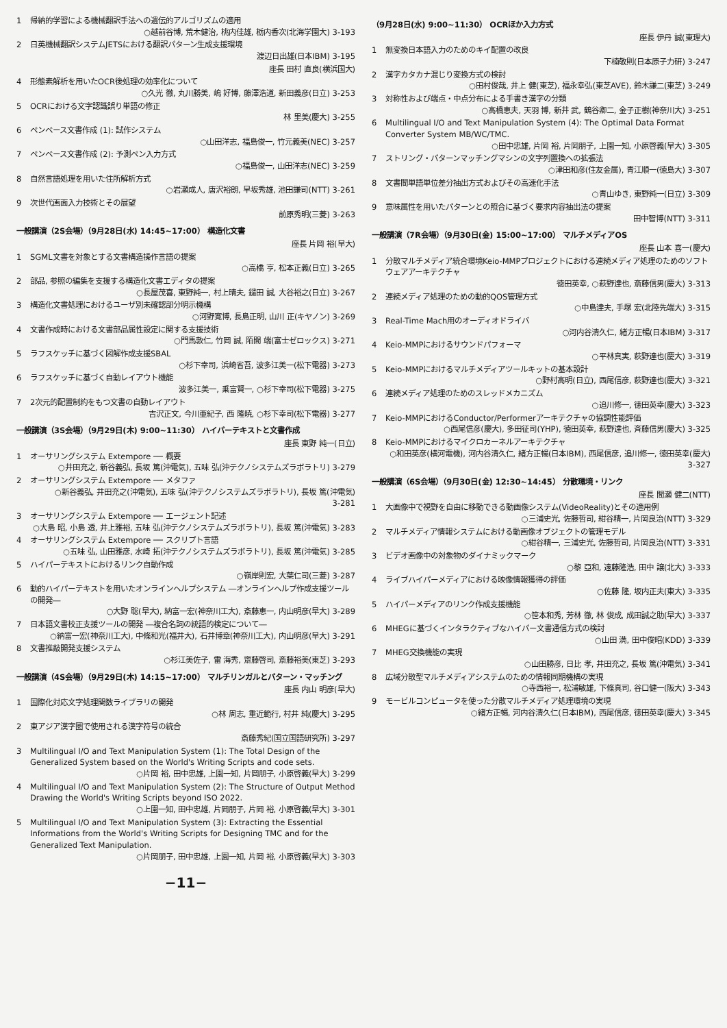1 帰納的学習による機械翻訳手法への遺伝的アルゴリズムの適用
○越前谷博, 荒木健治, 桃内佳雄, 栃内香次(北海学園大) 3-193
2 日英機械翻訳システムJETSにおける翻訳パターン生成支援環境
渡辺日出雄(日本IBM) 3-195
座長 田村 直良(横浜国大)
4 形態素解析を用いたOCR後処理の効率化について
○久光 徹, 丸川勝美, 嶋 好博, 藤澤浩道, 新田義彦(日立) 3-253
5 OCRにおける文字認識誤り単語の修正
林 里美(慶大) 3-255
6 ペンベース文書作成 (1): 試作システム
○山田洋志, 福島俊一, 竹元義美(NEC) 3-257
7 ペンベース文書作成 (2): 予測ペン入力方式
○福島俊一, 山田洋志(NEC) 3-259
8 自然言語処理を用いた住所解析方式
○岩瀬成人, 唐沢裕朗, 早坂秀雄, 池田謙司(NTT) 3-261
9 次世代画面入力技術とその展望
前原秀明(三菱) 3-263
一般講演（2S会場）（9月28日(水) 14:45~17:00） 構造化文書
座長 片岡 裕(早大)
1 SGML文書を対象とする文書構造操作言語の提案
○高橋 亨, 松本正義(日立) 3-265
2 部品, 参照の編集を支援する構造化文書エディタの提案
○長屋茂喜, 東野純一, 村上晴夫, 鑓田 誠, 大谷裕之(日立) 3-267
3 構造化文書処理におけるユーザ別未確認部分明示機構
○河野寛博, 長島正明, 山川 正(キヤノン) 3-269
4 文書作成時における文書部品属性設定に関する支援技術
○門馬敦仁, 竹岡 誠, 陌間 端(富士ゼロックス) 3-271
5 ラフスケッチに基づく図解作成支援SBAL
○杉下幸司, 浜崎省吾, 波多江美一(松下電器) 3-273
6 ラフスケッチに基づく自動レイアウト機能
波多江美一, 乗富賢一, ○杉下幸司(松下電器) 3-275
7 2次元的配置制約をもつ文書の自動レイアウト
吉沢正文, 今川亜紀子, 西 隆暁, ○杉下幸司(松下電器) 3-277
一般講演（3S会場）（9月29日(木) 9:00~11:30） ハイパーテキストと文書作成
座長 東野 純一(日立)
1 オーサリングシステム Extempore ── 概要
○井田充之, 新谷義弘, 長坂 篤(沖電気), 五味 弘(沖テクノシステムズラボラトリ) 3-279
2 オーサリングシステム Extempore ── メタファ
○新谷義弘, 井田充之(沖電気), 五味 弘(沖テクノシステムズラボラトリ), 長坂 篤(沖電気) 3-281
3 オーサリングシステム Extempore ── エージェント記述
○大島 昭, 小島 透, 井上雅裕, 五味 弘(沖テクノシステムズラボラトリ), 長坂 篤(沖電気) 3-283
4 オーサリングシステム Extempore ── スクリプト言語
○五味 弘, 山田雅彦, 水崎 拓(沖テクノシステムズラボラトリ), 長坂 篤(沖電気) 3-285
5 ハイパーテキストにおけるリンク自動作成
○嶺岸則宏, 大葉仁司(三菱) 3-287
6 動的ハイパーテキストを用いたオンラインヘルプシステム ―オンラインヘルプ作成支援ツールの開発―
○大野 聡(早大), 納富一宏(神奈川工大), 斎藤恵一, 内山明彦(早大) 3-289
7 日本語文書校正支援ツールの開発 ―複合名詞の統語的検定について―
○納富一宏(神奈川工大), 中條和光(福井大), 石井博章(神奈川工大), 内山明彦(早大) 3-291
8 文書推敲開発支援システム
○杉江美佐子, 雷 海秀, 齋藤啓司, 斎藤裕美(東芝) 3-293
一般講演（4S会場）（9月29日(木) 14:15~17:00） マルチリンガルとパターン・マッチング
座長 内山 明彦(早大)
1 国際化対応文字処理関数ライブラリの開発
○林 周志, 重近範行, 村井 純(慶大) 3-295
2 東アジア漢字圏で使用される漢字符号の統合
斎藤秀紀(国立国語研究所) 3-297
3 Multilingual I/O and Text Manipulation System (1): The Total Design of the Generalized System based on the World's Writing Scripts and code sets.
○片岡 裕, 田中忠雄, 上園一知, 片岡朋子, 小原啓義(早大) 3-299
4 Multilingual I/O and Text Manipulation System (2): The Structure of Output Method Drawing the World's Writing Scripts beyond ISO 2022.
○上園一知, 田中忠雄, 片岡朋子, 片岡 裕, 小原啓義(早大) 3-301
5 Multilingual I/O and Text Manipulation System (3): Extracting the Essential Informations from the World's Writing Scripts for Designing TMC and for the Generalized Text Manipulation.
○片岡朋子, 田中忠雄, 上園一知, 片岡 裕, 小原啓義(早大) 3-303
−11−
（9月28日(水) 9:00~11:30） OCRほか入力方式
座長 伊丹 誠(東理大)
1 無変換日本語入力のためのキイ配置の改良
下楠敬則(日本原子力研) 3-247
2 漢字カタカナ混じり変換方式の検討
○田村俊哉, 井上 健(東芝), 福永幸弘(東芝AVE), 鈴木謙二(東芝) 3-249
3 対称性および端点・中点分布による手書き漢字の分類
○高橋恵夫, 天羽 博, 新井 武, 鶴谷卿二, 金子正樹(神奈川大) 3-251
6 Multilingual I/O and Text Manipulation System (4): The Optimal Data Format Converter System MB/WC/TMC.
○田中忠雄, 片岡 裕, 片岡朋子, 上園一知, 小原啓義(早大) 3-305
7 ストリング・パターンマッチングマシンの文字列置換への拡張法
○津田和彦(住友金属), 青江順一(徳島大) 3-307
8 文書間単語単位差分抽出方式およびその高速化手法
○青山ゆき, 東野純一(日立) 3-309
9 意味属性を用いたパターンとの照合に基づく要求内容抽出法の提案
田中智博(NTT) 3-311
一般講演（7R会場）（9月30日(金) 15:00~17:00） マルチメディアOS
座長 山本 喜一(慶大)
1 分散マルチメディア統合環境Keio-MMPプロジェクトにおける連続メディア処理のためのソフトウェアアーキテクチャ
徳田英幸, ○萩野達也, 斎藤信男(慶大) 3-313
2 連続メディア処理のための動的QOS管理方式
○中島達夫, 手塚 宏(北陸先端大) 3-315
3 Real-Time Mach用のオーディオドライバ
○河内谷清久仁, 緒方正暢(日本IBM) 3-317
4 Keio-MMPにおけるサウンドパフォーマ
○平林真実, 萩野達也(慶大) 3-319
5 Keio-MMPにおけるマルチメディアツールキットの基本設計
○野村高明(日立), 西尾信彦, 萩野達也(慶大) 3-321
6 連続メディア処理のためのスレッドメカニズム
○追川修一, 徳田英幸(慶大) 3-323
7 Keio-MMPにおけるConductor/Performerアーキテクチャの協調性能評価
○西尾信彦(慶大), 多田征司(YHP), 徳田英幸, 萩野達也, 斉藤信男(慶大) 3-325
8 Keio-MMPにおけるマイクロカーネルアーキテクチャ
○和田英彦(横河電機), 河内谷清久仁, 緒方正暢(日本IBM), 西尾信彦, 追川修一, 徳田英幸(慶大) 3-327
一般講演（6S会場）（9月30日(金) 12:30~14:45） 分散環境・リンク
座長 間瀬 健二(NTT)
1 大画像中で視野を自由に移動できる動画像システム(VideoReality)とその適用例
○三浦史光, 佐藤哲司, 紺谷精一, 片岡良治(NTT) 3-329
2 マルチメディア情報システムにおける動画像オブジェクトの管理モデル
○紺谷精一, 三浦史光, 佐藤哲司, 片岡良治(NTT) 3-331
3 ビデオ画像中の対象物のダイナミックマーク
○黎 亞和, 遠藤隆浩, 田中 譲(北大) 3-333
4 ライブハイパーメディアにおける映像情報獲得の評価
○佐藤 隆, 坂内正夫(東大) 3-335
5 ハイパーメディアのリンク作成支援機能
○笹本和秀, 芳林 徹, 林 俊成, 成田誠之助(早大) 3-337
6 MHEGに基づくインタラクティブなハイパー文書通信方式の検討
○山田 満, 田中俊昭(KDD) 3-339
7 MHEG交換機能の実現
○山田勝彦, 日比 孝, 井田充之, 長坂 篤(沖電気) 3-341
8 広域分散型マルチメディアシステムのための情報同期機構の実現
○寺西裕一, 松浦敏雄, 下條真司, 谷口健一(阪大) 3-343
9 モービルコンピュータを使った分散マルチメディア処理環境の実現
○緒方正暢, 河内谷清久仁(日本IBM), 西尾信彦, 徳田英幸(慶大) 3-345